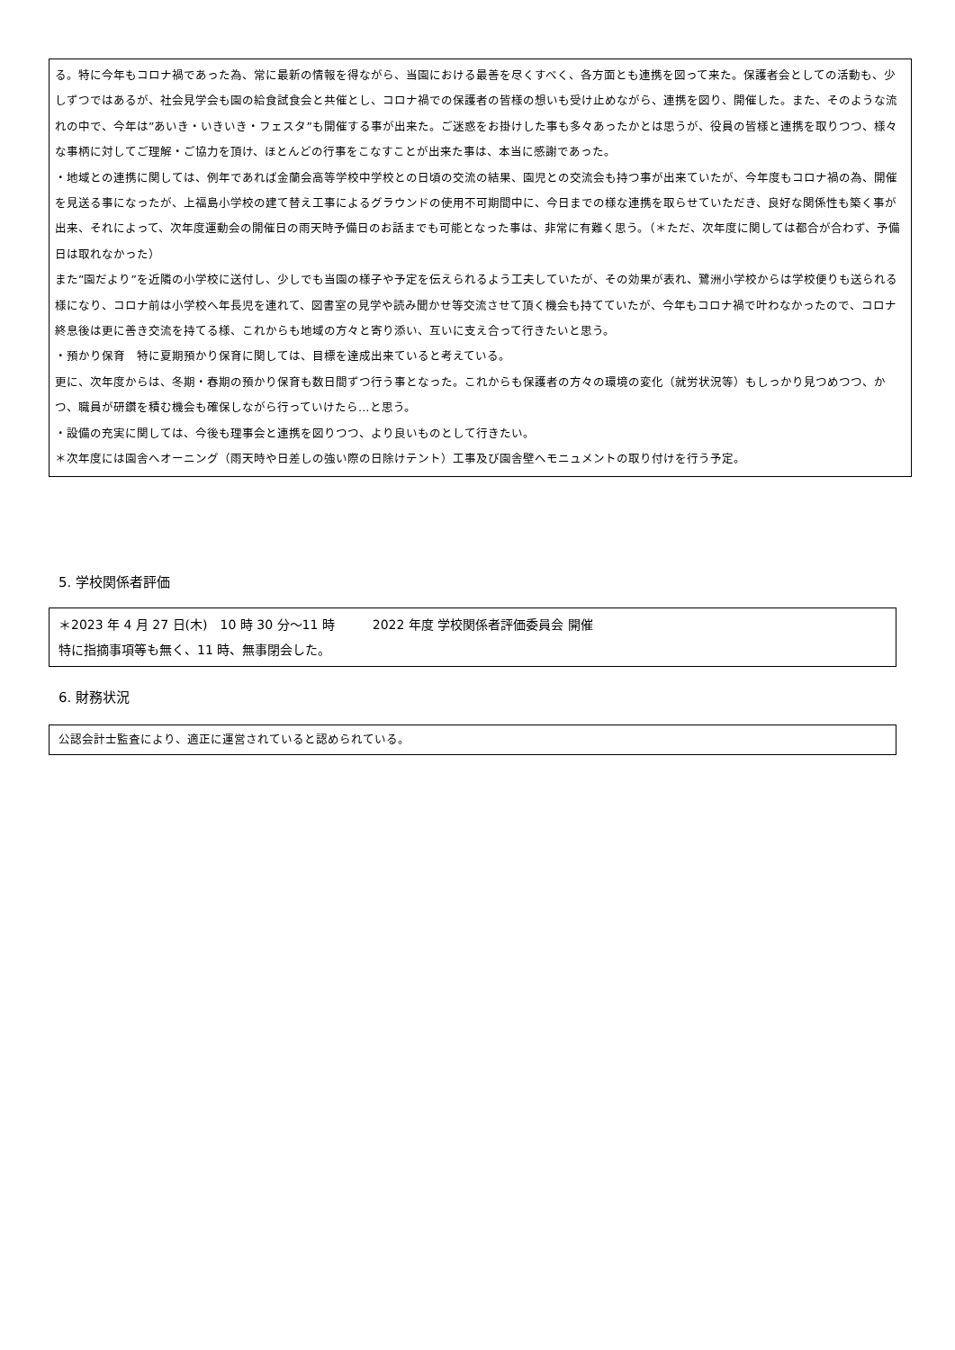る。特に今年もコロナ禍であった為、常に最新の情報を得ながら、当園における最善を尽くすべく、各方面とも連携を図って来た。保護者会としての活動も、少しずつではあるが、社会見学会も園の給食試食会と共催とし、コロナ禍での保護者の皆様の想いも受け止めながら、連携を図り、開催した。また、そのような流れの中で、今年は”あいき・いきいき・フェスタ”も開催する事が出来た。ご迷惑をお掛けした事も多々あったかとは思うが、役員の皆様と連携を取りつつ、様々な事柄に対してご理解・ご協力を頂け、ほとんどの行事をこなすことが出来た事は、本当に感謝であった。
・地域との連携に関しては、例年であれば金蘭会高等学校中学校との日頃の交流の結果、園児との交流会も持つ事が出来ていたが、今年度もコロナ禍の為、開催を見送る事になったが、上福島小学校の建て替え工事によるグラウンドの使用不可期間中に、今日までの様な連携を取らせていただき、良好な関係性も築く事が出来、それによって、次年度運動会の開催日の雨天時予備日のお話までも可能となった事は、非常に有難く思う。（＊ただ、次年度に関しては都合が合わず、予備日は取れなかった）
また”園だより”を近隣の小学校に送付し、少しでも当園の様子や予定を伝えられるよう工夫していたが、その効果が表れ、鷺洲小学校からは学校便りも送られる様になり、コロナ前は小学校へ年長児を連れて、図書室の見学や読み聞かせ等交流させて頂く機会も持てていたが、今年もコロナ禍で叶わなかったので、コロナ終息後は更に善き交流を持てる様、これからも地域の方々と寄り添い、互いに支え合って行きたいと思う。
・預かり保育　特に夏期預かり保育に関しては、目標を達成出来ていると考えている。
更に、次年度からは、冬期・春期の預かり保育も数日間ずつ行う事となった。これからも保護者の方々の環境の変化（就労状況等）もしっかり見つめつつ、かつ、職員が研鑽を積む機会も確保しながら行っていけたら…と思う。
・設備の充実に関しては、今後も理事会と連携を図りつつ、より良いものとして行きたい。
＊次年度には園舎へオーニング（雨天時や日差しの強い際の日除けテント）工事及び園舎壁へモニュメントの取り付けを行う予定。
5. 学校関係者評価
＊2023 年 4 月 27 日(木)　10 時 30 分～11 時　　　2022 年度 学校関係者評価委員会 開催
特に指摘事項等も無く、11 時、無事閉会した。
6. 財務状況
公認会計士監査により、適正に運営されていると認められている。